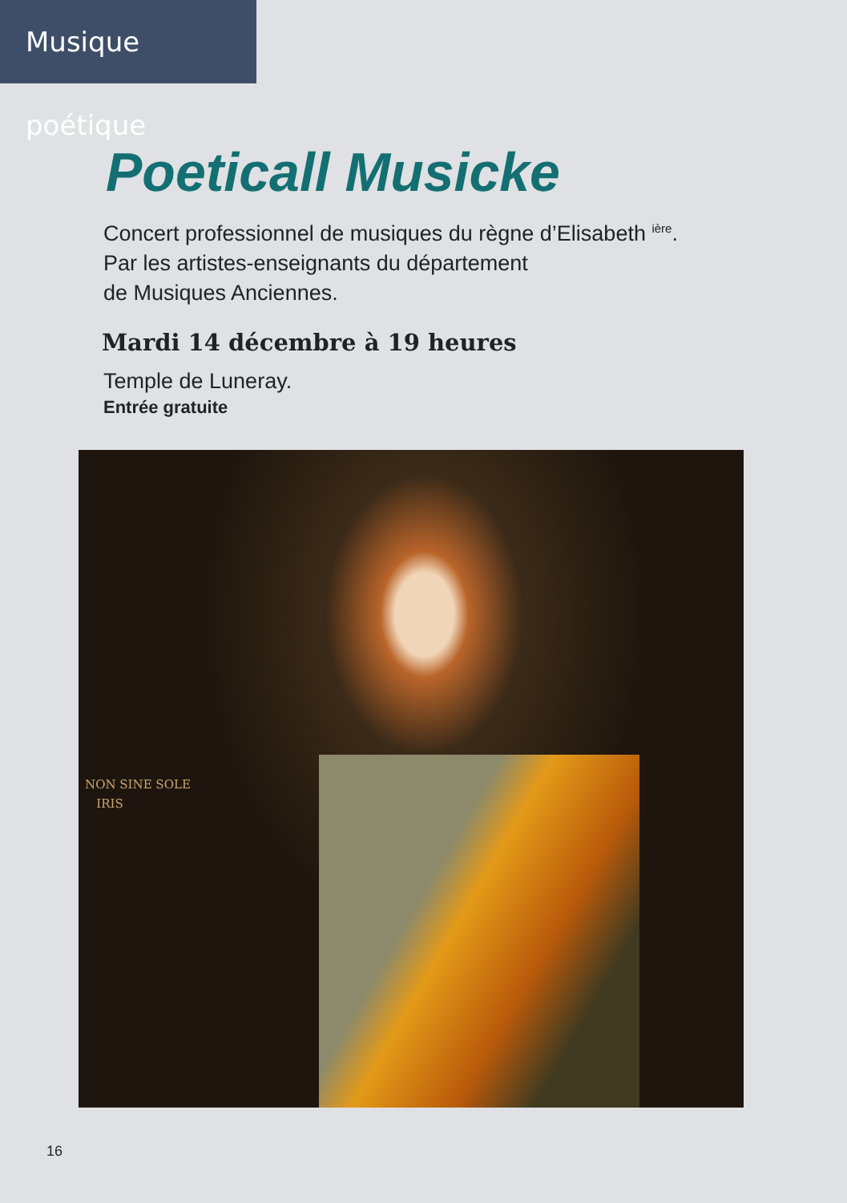Musique poétique
Poeticall Musicke
Concert professionnel de musiques du règne d’Elisabeth <sup>ière</sup>.
Par les artistes-enseignants du département
de Musiques Anciennes.
Mardi 14 décembre à 19 heures
Temple de Luneray.
Entrée gratuite
NON SINE SOLE
IRIS
16